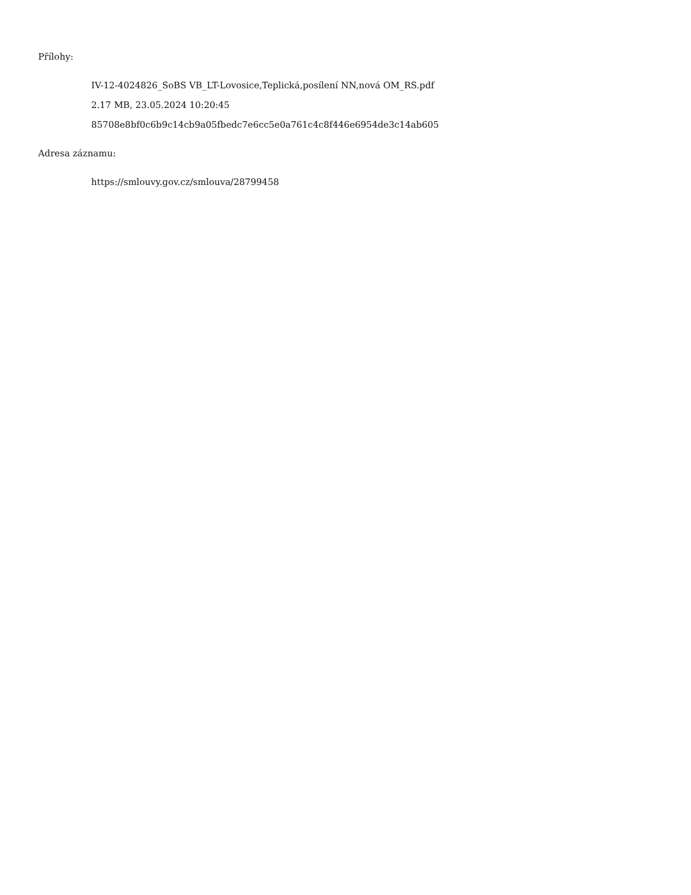Přílohy:
IV-12-4024826_SoBS VB_LT-Lovosice,Teplická,posílení NN,nová OM_RS.pdf
2.17 MB, 23.05.2024 10:20:45
85708e8bf0c6b9c14cb9a05fbedc7e6cc5e0a761c4c8f446e6954de3c14ab605
Adresa záznamu:
https://smlouvy.gov.cz/smlouva/28799458